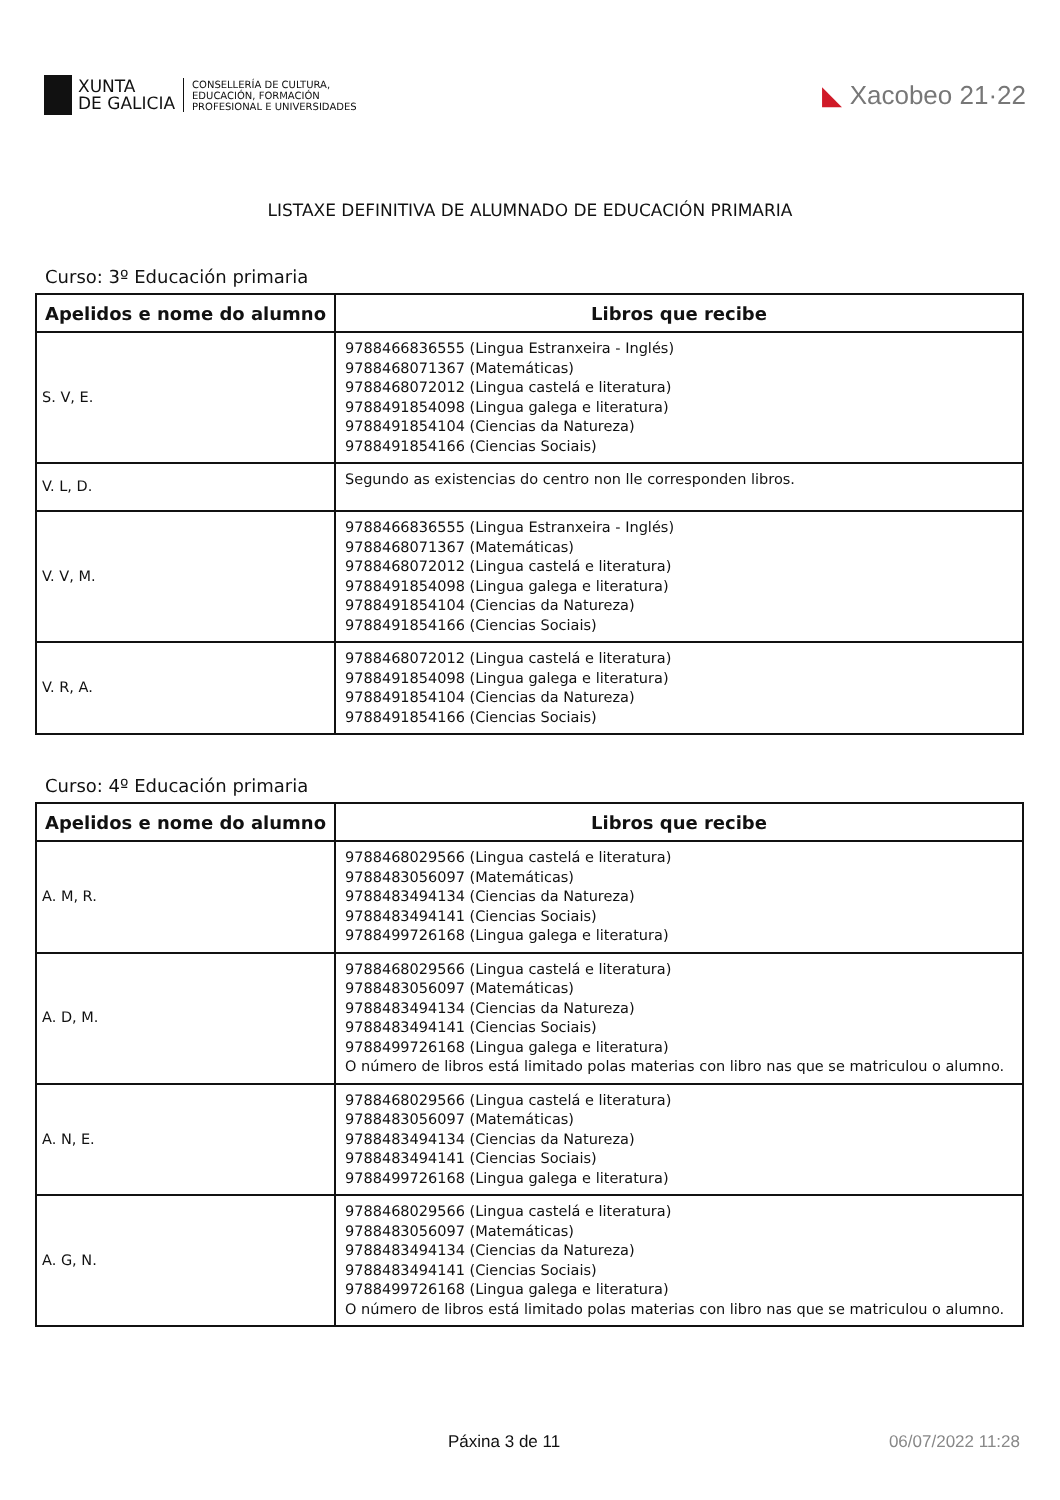XUNTA
DE GALICIA
CONSELLERÍA DE CULTURA,
EDUCACIÓN, FORMACIÓN
PROFESIONAL E UNIVERSIDADES
◣ Xacobeo 21·22
LISTAXE DEFINITIVA DE ALUMNADO DE EDUCACIÓN PRIMARIA
Curso: 3º Educación primaria
| Apelidos e nome do alumno | Libros que recibe |
| --- | --- |
| S. V, E. | 9788466836555 (Lingua Estranxeira - Inglés) 9788468071367 (Matemáticas) 9788468072012 (Lingua castelá e literatura) 9788491854098 (Lingua galega e literatura) 9788491854104 (Ciencias da Natureza) 9788491854166 (Ciencias Sociais) |
| V. L, D. | Segundo as existencias do centro non lle corresponden libros. |
| V. V, M. | 9788466836555 (Lingua Estranxeira - Inglés) 9788468071367 (Matemáticas) 9788468072012 (Lingua castelá e literatura) 9788491854098 (Lingua galega e literatura) 9788491854104 (Ciencias da Natureza) 9788491854166 (Ciencias Sociais) |
| V. R, A. | 9788468072012 (Lingua castelá e literatura) 9788491854098 (Lingua galega e literatura) 9788491854104 (Ciencias da Natureza) 9788491854166 (Ciencias Sociais) |
Curso: 4º Educación primaria
| Apelidos e nome do alumno | Libros que recibe |
| --- | --- |
| A. M, R. | 9788468029566 (Lingua castelá e literatura) 9788483056097 (Matemáticas) 9788483494134 (Ciencias da Natureza) 9788483494141 (Ciencias Sociais) 9788499726168 (Lingua galega e literatura) |
| A. D, M. | 9788468029566 (Lingua castelá e literatura) 9788483056097 (Matemáticas) 9788483494134 (Ciencias da Natureza) 9788483494141 (Ciencias Sociais) 9788499726168 (Lingua galega e literatura) O número de libros está limitado polas materias con libro nas que se matriculou o alumno. |
| A. N, E. | 9788468029566 (Lingua castelá e literatura) 9788483056097 (Matemáticas) 9788483494134 (Ciencias da Natureza) 9788483494141 (Ciencias Sociais) 9788499726168 (Lingua galega e literatura) |
| A. G, N. | 9788468029566 (Lingua castelá e literatura) 9788483056097 (Matemáticas) 9788483494134 (Ciencias da Natureza) 9788483494141 (Ciencias Sociais) 9788499726168 (Lingua galega e literatura) O número de libros está limitado polas materias con libro nas que se matriculou o alumno. |
Páxina 3 de 11 06/07/2022 11:28